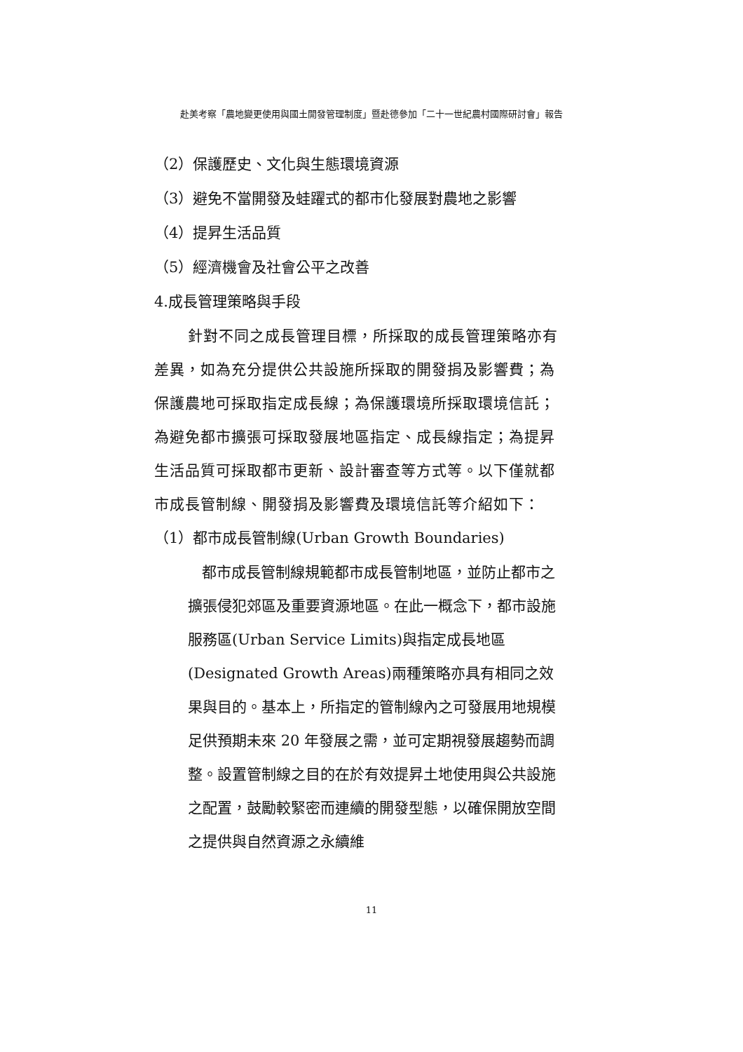赴美考察「農地變更使用與國土開發管理制度」暨赴德參加「二十一世紀農村國際研討會」報告
（2）保護歷史、文化與生態環境資源
（3）避免不當開發及蛙躍式的都市化發展對農地之影響
（4）提昇生活品質
（5）經濟機會及社會公平之改善
4.成長管理策略與手段
針對不同之成長管理目標，所採取的成長管理策略亦有差異，如為充分提供公共設施所採取的開發捐及影響費；為保護農地可採取指定成長線；為保護環境所採取環境信託；為避免都市擴張可採取發展地區指定、成長線指定；為提昇生活品質可採取都市更新、設計審查等方式等。以下僅就都市成長管制線、開發捐及影響費及環境信託等介紹如下：
（1）都市成長管制線(Urban Growth Boundaries)
都市成長管制線規範都市成長管制地區，並防止都市之擴張侵犯郊區及重要資源地區。在此一概念下，都市設施服務區(Urban Service Limits)與指定成長地區(Designated Growth Areas)兩種策略亦具有相同之效果與目的。基本上，所指定的管制線內之可發展用地規模足供預期未來 20 年發展之需，並可定期視發展趨勢而調整。設置管制線之目的在於有效提昇土地使用與公共設施之配置，鼓勵較緊密而連續的開發型態，以確保開放空間之提供與自然資源之永續維
11